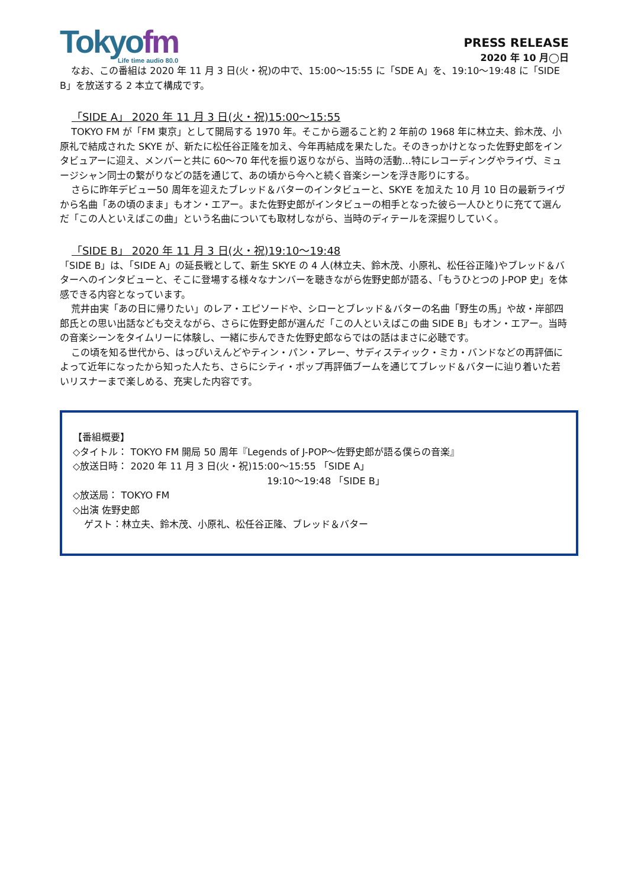Tokyofm
Life time audio 80.0
PRESS RELEASE
2020 年 10 月◯日
なお、この番組は 2020 年 11 月 3 日(火・祝)の中で、15:00〜15:55 に「SDE A」を、19:10〜19:48 に「SIDE B」を放送する 2 本立て構成です。
「SIDE A」 2020 年 11 月 3 日(火・祝)15:00〜15:55
TOKYO FM が「FM 東京」として開局する 1970 年。そこから遡ること約 2 年前の 1968 年に林立夫、鈴木茂、小原礼で結成された SKYE が、新たに松任谷正隆を加え、今年再結成を果たした。そのきっかけとなった佐野史郎をインタビュアーに迎え、メンバーと共に 60〜70 年代を振り返りながら、当時の活動…特にレコーディングやライヴ、ミュージシャン同士の繋がりなどの話を通じて、あの頃から今へと続く音楽シーンを浮き彫りにする。
さらに昨年デビュー50 周年を迎えたブレッド＆バターのインタビューと、SKYE を加えた 10 月 10 日の最新ライヴから名曲「あの頃のまま」もオン・エアー。また佐野史郎がインタビューの相手となった彼ら一人ひとりに充てて選んだ「この人といえばこの曲」という名曲についても取材しながら、当時のディテールを深掘りしていく。
「SIDE B」 2020 年 11 月 3 日(火・祝)19:10〜19:48
「SIDE B」は、「SIDE A」の延長戦として、新生 SKYE の 4 人(林立夫、鈴木茂、小原礼、松任谷正隆)やブレッド＆バターへのインタビューと、そこに登場する様々なナンバーを聴きながら佐野史郎が語る、「もうひとつの J-POP 史」を体感できる内容となっています。
荒井由実「あの日に帰りたい」のレア・エピソードや、シローとブレッド＆バターの名曲「野生の馬」や故・岸部四郎氏との思い出話なども交えながら、さらに佐野史郎が選んだ「この人といえばこの曲 SIDE B」もオン・エアー。当時の音楽シーンをタイムリーに体験し、一緒に歩んできた佐野史郎ならではの話はまさに必聴です。
この頃を知る世代から、はっぴいえんどやティン・パン・アレー、サディスティック・ミカ・バンドなどの再評価によって近年になったから知った人たち、さらにシティ・ポップ再評価ブームを通じてブレッド＆バターに辿り着いた若いリスナーまで楽しめる、充実した内容です。
【番組概要】
◇タイトル： TOKYO FM 開局 50 周年『Legends of J-POP〜佐野史郎が語る僕らの音楽』
◇放送日時： 2020 年 11 月 3 日(火・祝)15:00〜15:55 「SIDE A」
19:10〜19:48 「SIDE B」
◇放送局： TOKYO FM
◇出演 佐野史郎
ゲスト：林立夫、鈴木茂、小原礼、松任谷正隆、ブレッド＆バター